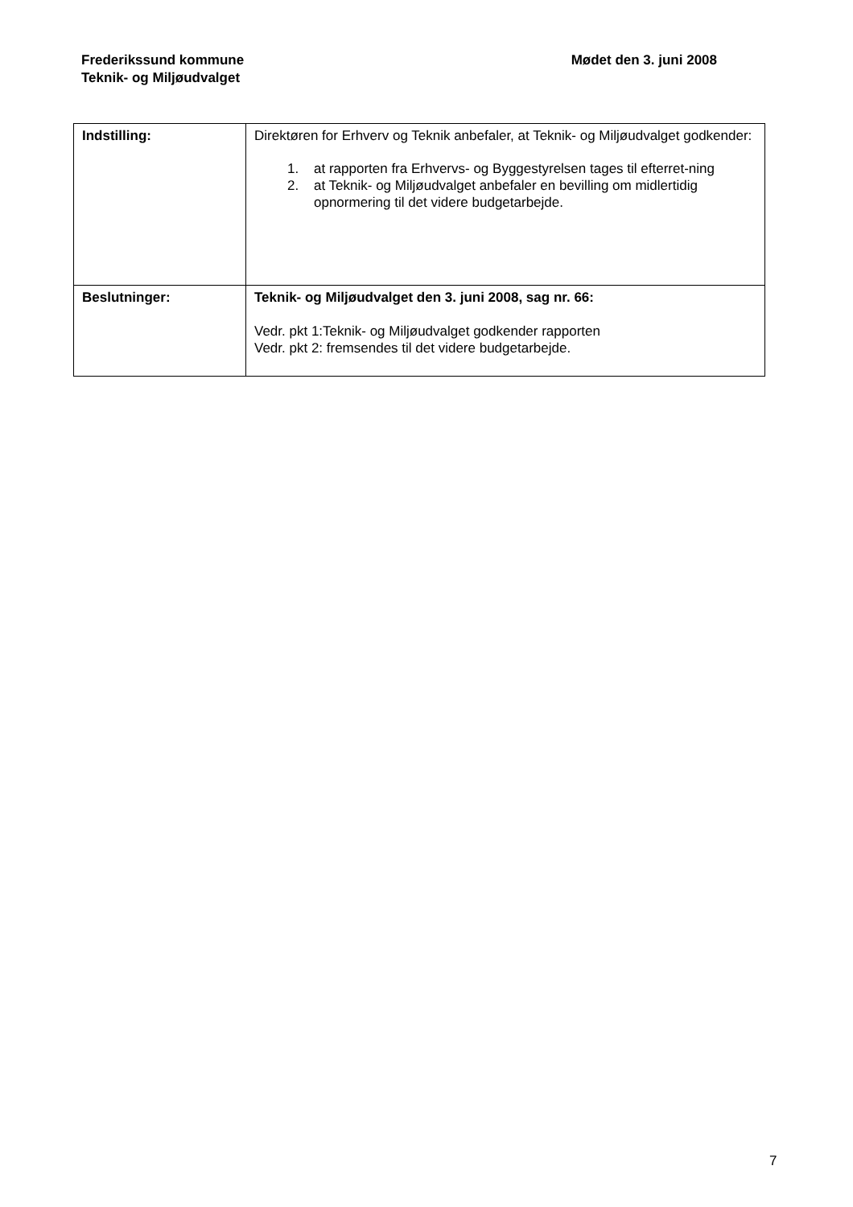Frederikssund kommune
Teknik- og Miljøudvalget
Mødet den 3. juni 2008
| Indstilling: | Direktøren for Erhverv og Teknik anbefaler, at Teknik- og Miljøudvalget godkender: 1. at rapporten fra Erhvervs- og Byggestyrelsen tages til efterret-ning 2. at Teknik- og Miljøudvalget anbefaler en bevilling om midlertidig opnormering til det videre budgetarbejde. |
| Beslutninger: | Teknik- og Miljøudvalget den 3. juni 2008, sag nr. 66: Vedr. pkt 1:Teknik- og Miljøudvalget godkender rapporten Vedr. pkt 2: fremsendes til det videre budgetarbejde. |
7